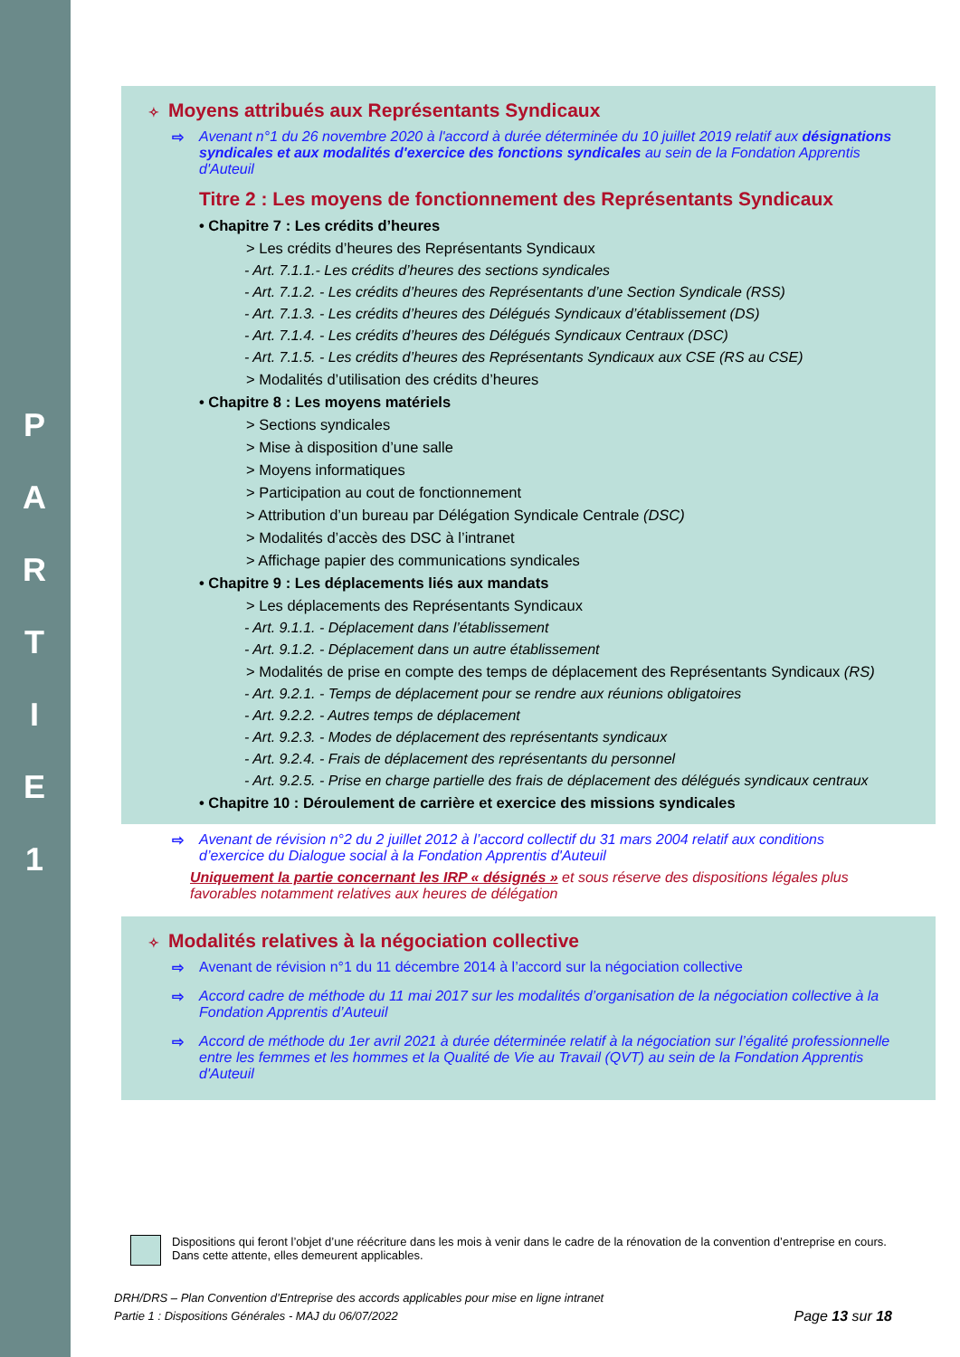P A R T I E 1
✧ Moyens attribués aux Représentants Syndicaux
⇨ Avenant n°1 du 26 novembre 2020 à l'accord à durée déterminée du 10 juillet 2019 relatif aux désignations syndicales et aux modalités d'exercice des fonctions syndicales au sein de la Fondation Apprentis d'Auteuil
Titre 2 : Les moyens de fonctionnement des Représentants Syndicaux
• Chapitre 7 : Les crédits d’heures
> Les crédits d’heures des Représentants Syndicaux
- Art. 7.1.1.- Les crédits d’heures des sections syndicales
- Art. 7.1.2. - Les crédits d’heures des Représentants d’une Section Syndicale (RSS)
- Art. 7.1.3. - Les crédits d’heures des Délégués Syndicaux d’établissement (DS)
- Art. 7.1.4. - Les crédits d’heures des Délégués Syndicaux Centraux (DSC)
- Art. 7.1.5. - Les crédits d’heures des Représentants Syndicaux aux CSE (RS au CSE)
> Modalités d’utilisation des crédits d’heures
• Chapitre 8 : Les moyens matériels
> Sections syndicales
> Mise à disposition d’une salle
> Moyens informatiques
> Participation au cout de fonctionnement
> Attribution d’un bureau par Délégation Syndicale Centrale (DSC)
> Modalités d’accès des DSC à l’intranet
> Affichage papier des communications syndicales
• Chapitre 9 : Les déplacements liés aux mandats
> Les déplacements des Représentants Syndicaux
- Art. 9.1.1. - Déplacement dans l’établissement
- Art. 9.1.2. - Déplacement dans un autre établissement
> Modalités de prise en compte des temps de déplacement des Représentants Syndicaux (RS)
- Art. 9.2.1. - Temps de déplacement pour se rendre aux réunions obligatoires
- Art. 9.2.2. - Autres temps de déplacement
- Art. 9.2.3. - Modes de déplacement des représentants syndicaux
- Art. 9.2.4. - Frais de déplacement des représentants du personnel
- Art. 9.2.5. - Prise en charge partielle des frais de déplacement des délégués syndicaux centraux
• Chapitre 10 : Déroulement de carrière et exercice des missions syndicales
⇨ Avenant de révision n°2 du 2 juillet 2012 à l’accord collectif du 31 mars 2004 relatif aux conditions d’exercice du Dialogue social à la Fondation Apprentis d'Auteuil
Uniquement la partie concernant les IRP « désignés » et sous réserve des dispositions légales plus favorables notamment relatives aux heures de délégation
✧ Modalités relatives à la négociation collective
⇨ Avenant de révision n°1 du 11 décembre 2014 à l’accord sur la négociation collective
⇨ Accord cadre de méthode du 11 mai 2017 sur les modalités d’organisation de la négociation collective à la Fondation Apprentis d’Auteuil
⇨ Accord de méthode du 1er avril 2021 à durée déterminée relatif à la négociation sur l’égalité professionnelle entre les femmes et les hommes et la Qualité de Vie au Travail (QVT) au sein de la Fondation Apprentis d'Auteuil
Dispositions qui feront l’objet d’une réécriture dans les mois à venir dans le cadre de la rénovation de la convention d’entreprise en cours. Dans cette attente, elles demeurent applicables.
DRH/DRS – Plan Convention d’Entreprise des accords applicables pour mise en ligne intranet
Partie 1 : Dispositions Générales - MAJ du 06/07/2022 Page 13 sur 18